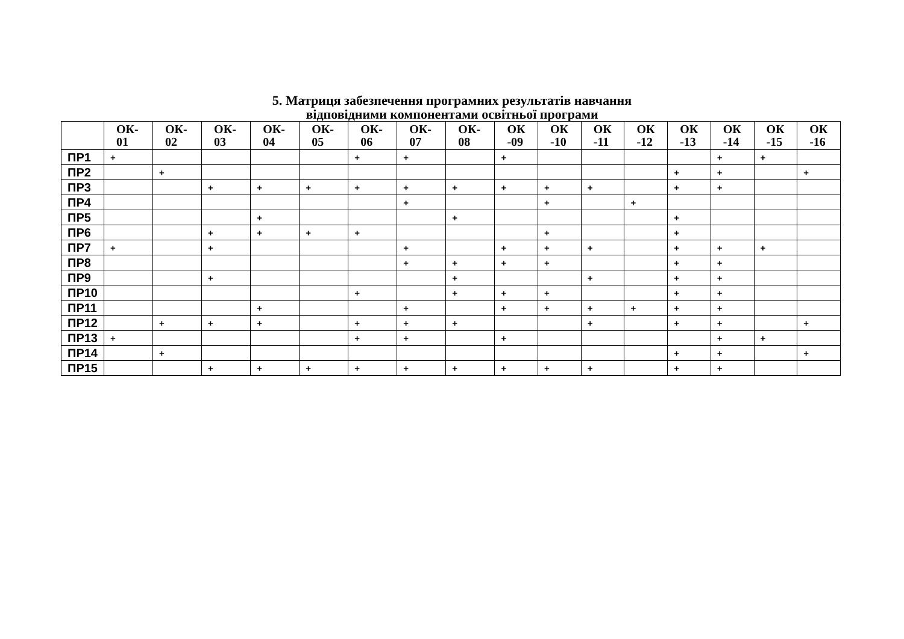5. Матриця забезпечення програмних результатів навчання
відповідними компонентами освітньої програми
| | ОК- 01 | ОК- 02 | ОК- 03 | ОК- 04 | ОК- 05 | ОК- 06 | ОК- 07 | ОК- 08 | ОК -09 | ОК -10 | ОК -11 | ОК -12 | ОК -13 | ОК -14 | ОК -15 | ОК -16 |
| --- | --- | --- | --- | --- | --- | --- | --- | --- | --- | --- | --- | --- | --- | --- | --- | --- |
| ПР1 | + | | | | | + | + | | + | | | | | + | + | |
| ПР2 | | + | | | | | | | | | | | + | + | | + |
| ПР3 | | | + | + | + | + | + | + | + | + | + | | + | + | | |
| ПР4 | | | | | | | + | | | + | | + | | | | |
| ПР5 | | | | + | | | | + | | | | | + | | | |
| ПР6 | | | + | + | + | + | | | | + | | | + | | | |
| ПР7 | + | | + | | | | + | | + | + | + | | + | + | + | |
| ПР8 | | | | | | | + | + | + | + | | | + | + | | |
| ПР9 | | | + | | | | | + | | | + | | + | + | | |
| ПР10 | | | | | | + | | + | + | + | | | + | + | | |
| ПР11 | | | | + | | | + | | + | + | + | + | + | + | | |
| ПР12 | | + | + | + | | + | + | + | | | + | | + | + | | + |
| ПР13 | + | | | | | + | + | | + | | | | | + | + | |
| ПР14 | | + | | | | | | | | | | | + | + | | + |
| ПР15 | | | + | + | + | + | + | + | + | + | + | | + | + | | |